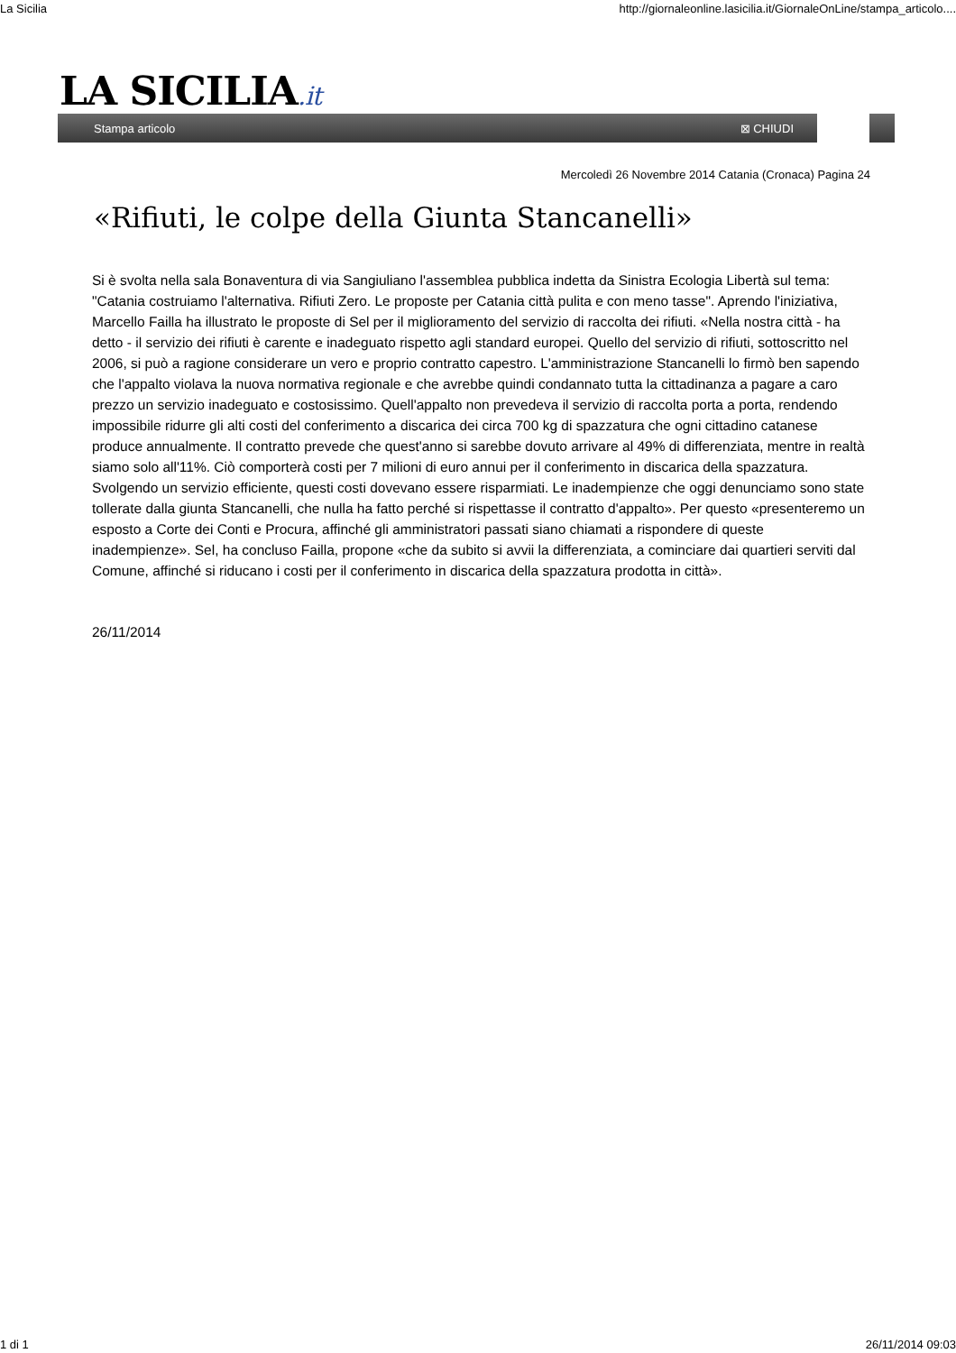La Sicilia http://giornaleonline.lasicilia.it/GiornaleOnLine/stampa_articolo....
LA SICILIA.it
Stampa articolo ⊠ CHIUDI
Mercoledì 26 Novembre 2014 Catania (Cronaca) Pagina 24
«Rifiuti, le colpe della Giunta Stancanelli»
Si è svolta nella sala Bonaventura di via Sangiuliano l'assemblea pubblica indetta da Sinistra Ecologia Libertà sul tema: "Catania costruiamo l'alternativa. Rifiuti Zero. Le proposte per Catania città pulita e con meno tasse". Aprendo l'iniziativa, Marcello Failla ha illustrato le proposte di Sel per il miglioramento del servizio di raccolta dei rifiuti. «Nella nostra città - ha detto - il servizio dei rifiuti è carente e inadeguato rispetto agli standard europei. Quello del servizio di rifiuti, sottoscritto nel 2006, si può a ragione considerare un vero e proprio contratto capestro. L'amministrazione Stancanelli lo firmò ben sapendo che l'appalto violava la nuova normativa regionale e che avrebbe quindi condannato tutta la cittadinanza a pagare a caro prezzo un servizio inadeguato e costosissimo. Quell'appalto non prevedeva il servizio di raccolta porta a porta, rendendo impossibile ridurre gli alti costi del conferimento a discarica dei circa 700 kg di spazzatura che ogni cittadino catanese produce annualmente. Il contratto prevede che quest'anno si sarebbe dovuto arrivare al 49% di differenziata, mentre in realtà siamo solo all'11%. Ciò comporterà costi per 7 milioni di euro annui per il conferimento in discarica della spazzatura. Svolgendo un servizio efficiente, questi costi dovevano essere risparmiati. Le inadempienze che oggi denunciamo sono state tollerate dalla giunta Stancanelli, che nulla ha fatto perché si rispettasse il contratto d'appalto». Per questo «presenteremo un esposto a Corte dei Conti e Procura, affinché gli amministratori passati siano chiamati a rispondere di queste inadempienze». Sel, ha concluso Failla, propone «che da subito si avvii la differenziata, a cominciare dai quartieri serviti dal Comune, affinché si riducano i costi per il conferimento in discarica della spazzatura prodotta in città».
26/11/2014
1 di 1 26/11/2014 09:03